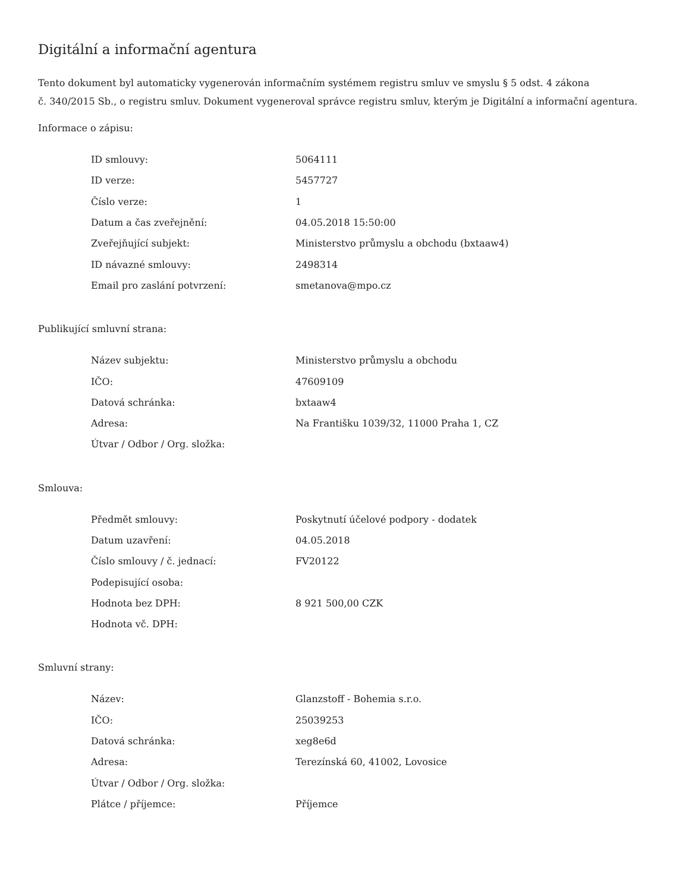Digitální a informační agentura
Tento dokument byl automaticky vygenerován informačním systémem registru smluv ve smyslu § 5 odst. 4 zákona
č. 340/2015 Sb., o registru smluv. Dokument vygeneroval správce registru smluv, kterým je Digitální a informační agentura.
Informace o zápisu:
| ID smlouvy: | 5064111 |
| ID verze: | 5457727 |
| Číslo verze: | 1 |
| Datum a čas zveřejnění: | 04.05.2018 15:50:00 |
| Zveřejňující subjekt: | Ministerstvo průmyslu a obchodu (bxtaaw4) |
| ID návazné smlouvy: | 2498314 |
| Email pro zaslání potvrzení: | smetanova@mpo.cz |
Publikující smluvní strana:
| Název subjektu: | Ministerstvo průmyslu a obchodu |
| IČO: | 47609109 |
| Datová schránka: | bxtaaw4 |
| Adresa: | Na Františku 1039/32, 11000 Praha 1, CZ |
| Útvar / Odbor / Org. složka: | |
Smlouva:
| Předmět smlouvy: | Poskytnutí účelové podpory - dodatek |
| Datum uzavření: | 04.05.2018 |
| Číslo smlouvy / č. jednací: | FV20122 |
| Podepisující osoba: | |
| Hodnota bez DPH: | 8 921 500,00 CZK |
| Hodnota vč. DPH: | |
Smluvní strany:
| Název: | Glanzstoff - Bohemia s.r.o. |
| IČO: | 25039253 |
| Datová schránka: | xeg8e6d |
| Adresa: | Terezínská 60, 41002, Lovosice |
| Útvar / Odbor / Org. složka: | |
| Plátce / příjemce: | Příjemce |